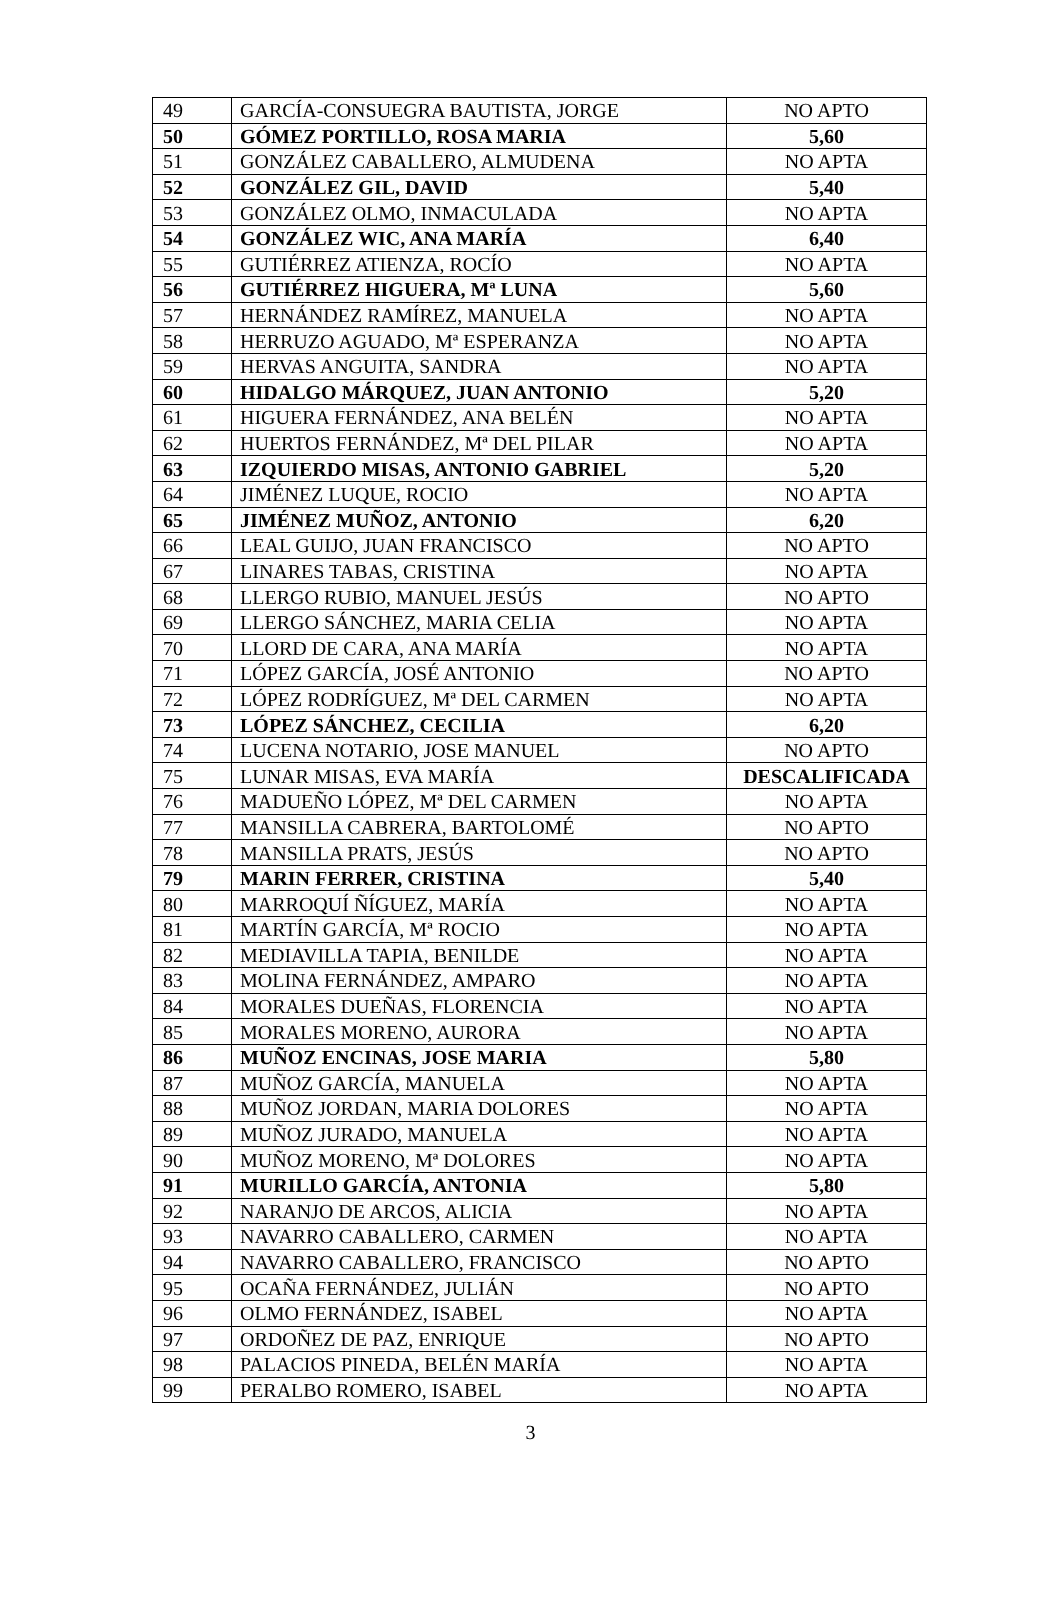| 49 | GARCÍA-CONSUEGRA BAUTISTA, JORGE | NO APTO |
| 50 | GÓMEZ PORTILLO, ROSA MARIA | 5,60 |
| 51 | GONZÁLEZ CABALLERO, ALMUDENA | NO APTA |
| 52 | GONZÁLEZ GIL, DAVID | 5,40 |
| 53 | GONZÁLEZ OLMO, INMACULADA | NO APTA |
| 54 | GONZÁLEZ WIC, ANA MARÍA | 6,40 |
| 55 | GUTIÉRREZ ATIENZA, ROCÍO | NO APTA |
| 56 | GUTIÉRREZ HIGUERA, Mª LUNA | 5,60 |
| 57 | HERNÁNDEZ RAMÍREZ, MANUELA | NO APTA |
| 58 | HERRUZO AGUADO, Mª ESPERANZA | NO APTA |
| 59 | HERVAS ANGUITA, SANDRA | NO APTA |
| 60 | HIDALGO MÁRQUEZ, JUAN ANTONIO | 5,20 |
| 61 | HIGUERA FERNÁNDEZ, ANA BELÉN | NO APTA |
| 62 | HUERTOS FERNÁNDEZ, Mª DEL PILAR | NO APTA |
| 63 | IZQUIERDO MISAS, ANTONIO GABRIEL | 5,20 |
| 64 | JIMÉNEZ LUQUE, ROCIO | NO APTA |
| 65 | JIMÉNEZ MUÑOZ, ANTONIO | 6,20 |
| 66 | LEAL GUIJO, JUAN FRANCISCO | NO APTO |
| 67 | LINARES TABAS, CRISTINA | NO APTA |
| 68 | LLERGO RUBIO, MANUEL JESÚS | NO APTO |
| 69 | LLERGO SÁNCHEZ, MARIA CELIA | NO APTA |
| 70 | LLORD DE CARA, ANA MARÍA | NO APTA |
| 71 | LÓPEZ GARCÍA, JOSÉ ANTONIO | NO APTO |
| 72 | LÓPEZ RODRÍGUEZ, Mª DEL CARMEN | NO APTA |
| 73 | LÓPEZ SÁNCHEZ, CECILIA | 6,20 |
| 74 | LUCENA NOTARIO, JOSE MANUEL | NO APTO |
| 75 | LUNAR MISAS, EVA MARÍA | DESCALIFICADA |
| 76 | MADUEÑO LÓPEZ, Mª DEL CARMEN | NO APTA |
| 77 | MANSILLA CABRERA, BARTOLOMÉ | NO APTO |
| 78 | MANSILLA PRATS, JESÚS | NO APTO |
| 79 | MARIN FERRER, CRISTINA | 5,40 |
| 80 | MARROQUÍ ÑÍGUEZ, MARÍA | NO APTA |
| 81 | MARTÍN GARCÍA, Mª ROCIO | NO APTA |
| 82 | MEDIAVILLA TAPIA, BENILDE | NO APTA |
| 83 | MOLINA FERNÁNDEZ, AMPARO | NO APTA |
| 84 | MORALES DUEÑAS, FLORENCIA | NO APTA |
| 85 | MORALES MORENO, AURORA | NO APTA |
| 86 | MUÑOZ ENCINAS, JOSE MARIA | 5,80 |
| 87 | MUÑOZ GARCÍA, MANUELA | NO APTA |
| 88 | MUÑOZ JORDAN, MARIA DOLORES | NO APTA |
| 89 | MUÑOZ JURADO, MANUELA | NO APTA |
| 90 | MUÑOZ MORENO, Mª DOLORES | NO APTA |
| 91 | MURILLO GARCÍA, ANTONIA | 5,80 |
| 92 | NARANJO DE ARCOS, ALICIA | NO APTA |
| 93 | NAVARRO CABALLERO, CARMEN | NO APTA |
| 94 | NAVARRO CABALLERO, FRANCISCO | NO APTO |
| 95 | OCAÑA FERNÁNDEZ, JULIÁN | NO APTO |
| 96 | OLMO FERNÁNDEZ, ISABEL | NO APTA |
| 97 | ORDOÑEZ DE PAZ, ENRIQUE | NO APTO |
| 98 | PALACIOS PINEDA, BELÉN MARÍA | NO APTA |
| 99 | PERALBO ROMERO, ISABEL | NO APTA |
3